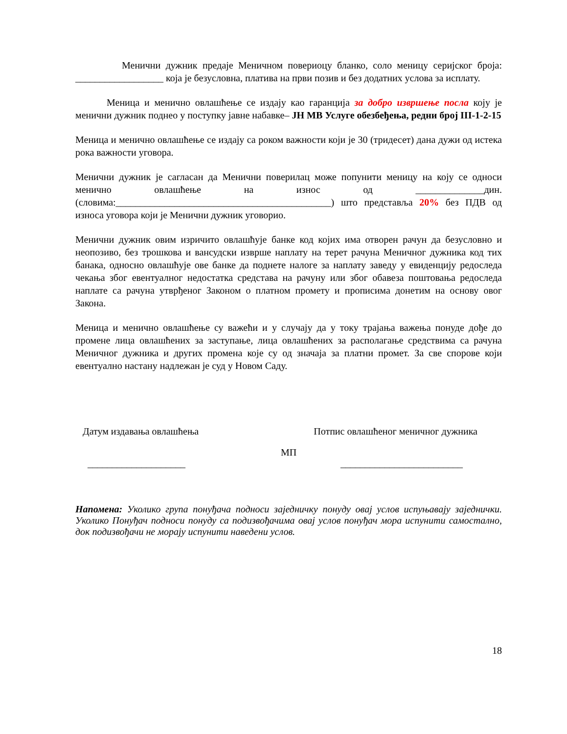Менични дужник предаје Меничном повериоцу бланко, соло меницу серијског броја: __________________ која је безусловна, платива на први позив и без додатних услова за исплату.
Меница и менично овлашћење се издају као гаранција за добро извршење посла коју је менични дужник поднео у поступку јавне набавке– ЈН МВ Услуге обезбеђења, редни број III-1-2-15
Меница и менично овлашћење се издају са роком важности који је 30 (тридесет) дана дужи од истека рока важности уговора.
Менични дужник је сагласан да Менични поверилац може попунити меницу на коју се односи менично овлашћење на износ од ______________дин.(словима:____________________________________________) што представља 20% без ПДВ од износа уговора који је Менични дужник уговорио.
Менични дужник овим изричито овлашћује банке код којих има отворен рачун да безусловно и неопозиво, без трошкова и вансудски изврше наплату на терет рачуна Меничног дужника код тих банака, односно овлашћује ове банке да поднете налоге за наплату заведу у евиденцију редоследа чекања због евентуалног недостатка средстава на рачуну или због обавеза поштовања редоследа наплате са рачуна утврђеног Законом о платном промету и прописима донетим на основу овог Закона.
Меница и менично овлашћење су важећи и у случају да у току трајања важења понуде дође до промене лица овлашћених за заступање, лица овлашћених за располагање средствима са рачуна Меничног дужника и других промена које су од значаја за платни промет. За све спорове који евентуално настану надлежан је суд у Новом Саду.
Датум издавања овлашћења Потпис овлашћеног меничног дужника
МП
____________________ _________________________
Напомена: Уколико група понуђача подноси заједничку понуду овај услов испуњавају заједнички. Уколико Понуђач подноси понуду са подизвођачима овај услов понуђач мора испунити самостално, док подизвођачи не морају испунити наведени услов.
18